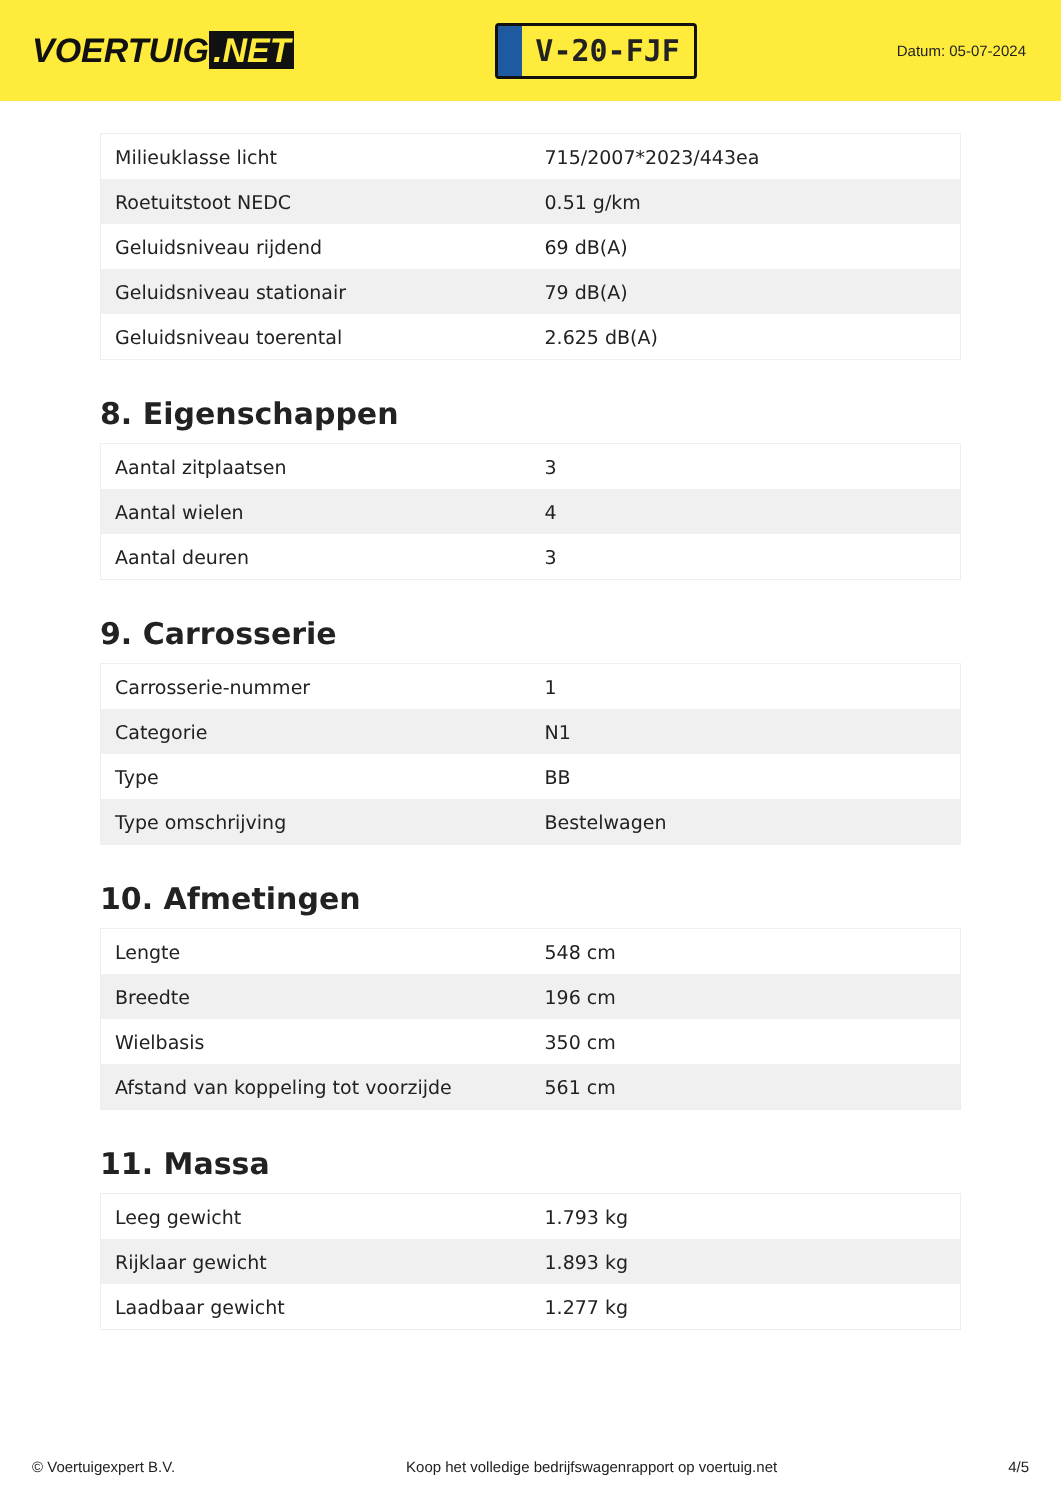VOERTUIG.NET
V-20-FJF
Datum: 05-07-2024
| Milieuklasse licht | 715/2007*2023/443ea |
| Roetuitstoot NEDC | 0.51 g/km |
| Geluidsniveau rijdend | 69 dB(A) |
| Geluidsniveau stationair | 79 dB(A) |
| Geluidsniveau toerental | 2.625 dB(A) |
8. Eigenschappen
| Aantal zitplaatsen | 3 |
| Aantal wielen | 4 |
| Aantal deuren | 3 |
9. Carrosserie
| Carrosserie-nummer | 1 |
| Categorie | N1 |
| Type | BB |
| Type omschrijving | Bestelwagen |
10. Afmetingen
| Lengte | 548 cm |
| Breedte | 196 cm |
| Wielbasis | 350 cm |
| Afstand van koppeling tot voorzijde | 561 cm |
11. Massa
| Leeg gewicht | 1.793 kg |
| Rijklaar gewicht | 1.893 kg |
| Laadbaar gewicht | 1.277 kg |
© Voertuigexpert B.V. Koop het volledige bedrijfswagenrapport op voertuig.net 4/5